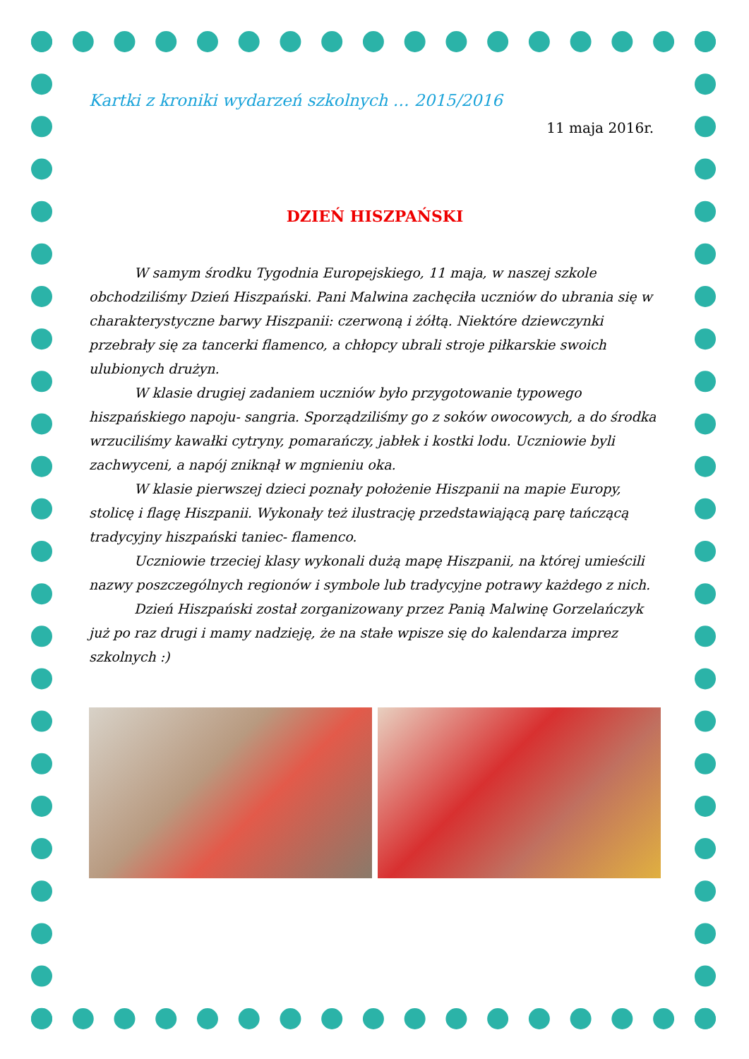Kartki z kroniki wydarzeń szkolnych … 2015/2016
11 maja 2016r.
DZIEŃ HISZPAŃSKI
W samym środku Tygodnia Europejskiego, 11 maja, w naszej szkole obchodziliśmy Dzień Hiszpański. Pani Malwina zachęciła uczniów do ubrania się w charakterystyczne barwy Hiszpanii: czerwoną i żółtą. Niektóre dziewczynki przebrały się za tancerki flamenco, a chłopcy ubrali stroje piłkarskie swoich ulubionych drużyn.
W klasie drugiej zadaniem uczniów było przygotowanie typowego hiszpańskiego napoju- sangria. Sporządziliśmy go z soków owocowych, a do środka wrzuciliśmy kawałki cytryny, pomarańczy, jabłek i kostki lodu. Uczniowie byli zachwyceni, a napój zniknął w mgnieniu oka.
W klasie pierwszej dzieci poznały położenie Hiszpanii na mapie Europy, stolicę i flagę Hiszpanii. Wykonały też ilustrację przedstawiającą parę tańczącą tradycyjny hiszpański taniec- flamenco.
Uczniowie trzeciej klasy wykonali dużą mapę Hiszpanii, na której umieścili nazwy poszczególnych regionów i symbole lub tradycyjne potrawy każdego z nich.
Dzień Hiszpański został zorganizowany przez Panią Malwinę Gorzelańczyk już po raz drugi i mamy nadzieję, że na stałe wpisze się do kalendarza imprez szkolnych :)